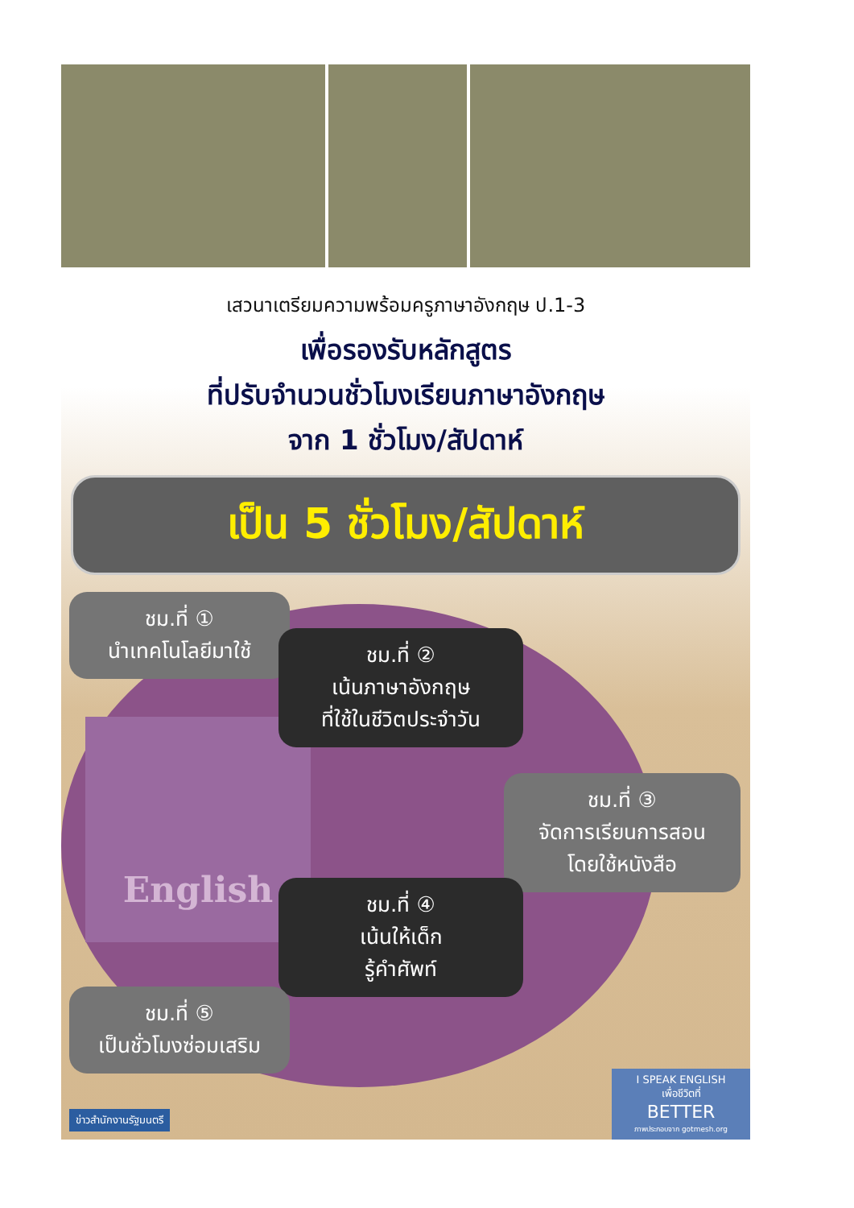เสวนาเตรียมความพร้อมครูภาษาอังกฤษ ป.1-3
เพื่อรองรับหลักสูตร
ที่ปรับจำนวนชั่วโมงเรียนภาษาอังกฤษ
จาก 1 ชั่วโมง/สัปดาห์
เป็น 5 ชั่วโมง/สัปดาห์
English
ชม.ที่ ①
นำเทคโนโลยีมาใช้
ชม.ที่ ②
เน้นภาษาอังกฤษ
ที่ใช้ในชีวิตประจำวัน
ชม.ที่ ③
จัดการเรียนการสอน
โดยใช้หนังสือ
ชม.ที่ ④
เน้นให้เด็ก
รู้คำศัพท์
ชม.ที่ ⑤
เป็นชั่วโมงซ่อมเสริม
ข่าวสำนักงานรัฐมนตรี
I SPEAK ENGLISH
เพื่อชีวิตที่
BETTER
ภาพประกอบจาก gotmesh.org